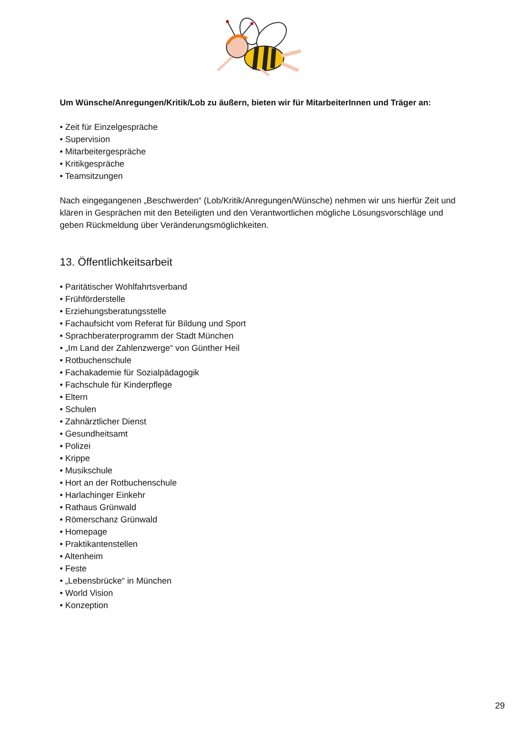Um Wünsche/Anregungen/Kritik/Lob zu äußern, bieten wir für MitarbeiterInnen und Träger an:
• Zeit für Einzelgespräche
• Supervision
• Mitarbeitergespräche
• Kritikgespräche
• Teamsitzungen
Nach eingegangenen „Beschwerden“ (Lob/Kritik/Anregungen/Wünsche) nehmen wir uns hierfür Zeit und klären in Gesprächen mit den Beteiligten und den Verantwortlichen mögliche Lösungsvorschläge und geben Rückmeldung über Veränderungsmöglichkeiten.
13. Öffentlichkeitsarbeit
• Paritätischer Wohlfahrtsverband
• Frühförderstelle
• Erziehungsberatungsstelle
• Fachaufsicht vom Referat für Bildung und Sport
• Sprachberaterprogramm der Stadt München
• „Im Land der Zahlenzwerge“ von Günther Heil
• Rotbuchenschule
• Fachakademie für Sozialpädagogik
• Fachschule für Kinderpflege
• Eltern
• Schulen
• Zahnärztlicher Dienst
• Gesundheitsamt
• Polizei
• Krippe
• Musikschule
• Hort an der Rotbuchenschule
• Harlachinger Einkehr
• Rathaus Grünwald
• Römerschanz Grünwald
• Homepage
• Praktikantenstellen
• Altenheim
• Feste
• „Lebensbrücke“ in München
• World Vision
• Konzeption
29